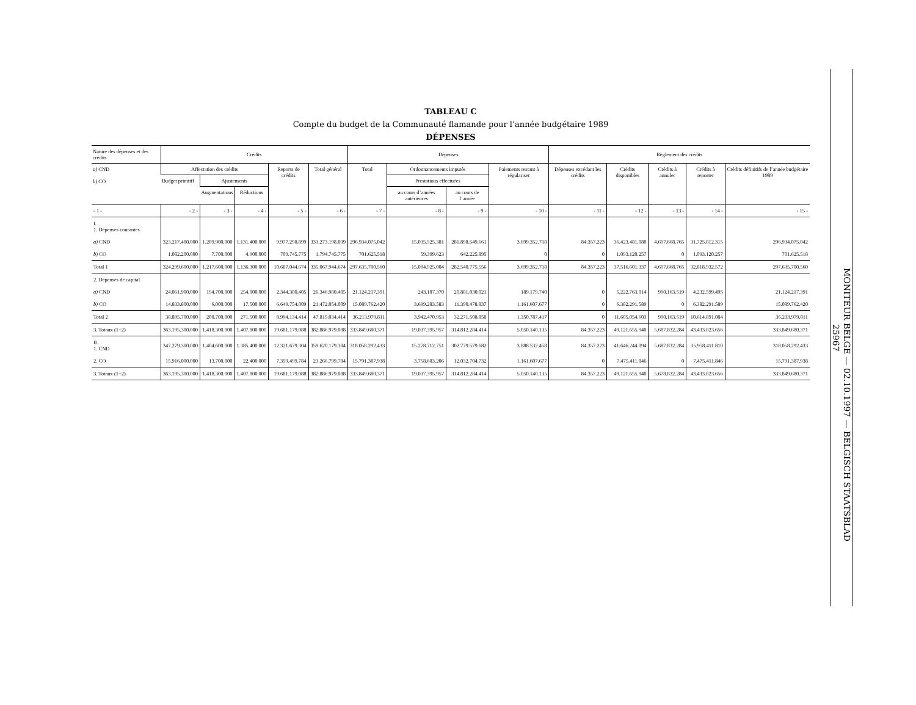TABLEAU C
Compte du budget de la Communauté flamande pour l’année budgétaire 1989
DÉPENSES
| Nature des dépenses et des crédits | Crédits | | | | | Dépenses | | | | Règlement des crédits | | | | |
| --- | --- | --- | --- | --- | --- | --- | --- | --- | --- | --- | --- | --- | --- | --- |
| a) CND b) CO | Affectation des crédits | | | Reports de crédits | Total général | Total | Ordonnancements imputés | | Paiements restant à régulariser | Dépenses excédant les crédits | Crédits disponibles | Crédits à annuler | Crédits à reporter | Crédits définitifs de l’année budgétaire 1989 |
| | Budget primitif | Ajustements | | | | | Prestations effectuées | | | | | | | |
| | | Augmentations | Réductions | | | | au cours d’années antérieures | au cours de l’année | | | | | | |
| - 1 - | - 2 - | - 3 - | - 4 - | - 5 - | - 6 - | - 7 - | - 8 - | - 9 - | - 10 - | - 11 - | - 12 - | - 13 - | - 14 - | - 15 - |
| I. 1. Dépenses courantes | | | | | | | | | | | | | | |
| a) CND | 323.217.400.000 | 1.209.900.000 | 1.131.400.000 | 9.977.298.899 | 333.273.198.899 | 296.934.075.042 | 15.035.525.381 | 281.898.549.661 | 3.699.352.718 | 84.357.223 | 36.423.481.080 | 4.697.668.765 | 31.725.812.315 | 296.934.075.042 |
| b) CO | 1.082.200.000 | 7.700.000 | 4.900.000 | 709.745.775 | 1.794.745.775 | 701.625.518 | 59.399.623 | 642.225.895 | 0 | 0 | 1.093.120.257 | 0 | 1.093.120.257 | 701.625.518 |
| Total 1 | 324.299.600.000 | 1.217.600.000 | 1.136.300.000 | 10.687.044.674 | 335.067.944.674 | 297.635.700.560 | 15.094.925.004 | 282.540.775.556 | 3.699.352.718 | 84.357.223 | 37.516.601.337 | 4.697.668.765 | 32.818.932.572 | 297.635.700.560 |
| 2. Dépenses de capital | | | | | | | | | | | | | | |
| a) CND | 24.061.900.000 | 194.700.000 | 254.000.000 | 2.344.380.405 | 26.346.980.405 | 21.124.217.391 | 243.187.370 | 20.881.030.021 | 189.179.740 | 0 | 5.222.763.014 | 990.163.519 | 4.232.599.495 | 21.124.217.391 |
| b) CO | 14.833.800.000 | 6.000.000 | 17.500.000 | 6.649.754.009 | 21.472.054.009 | 15.089.762.420 | 3.699.283.583 | 11.390.478.837 | 1.161.607.677 | 0 | 6.382.291.589 | 0 | 6.382.291.589 | 15.089.762.420 |
| Total 2 | 38.895.700.000 | 200.700.000 | 271.500.000 | 8.994.134.414 | 47.819.034.414 | 36.213.979.811 | 3.942.470.953 | 32.271.508.858 | 1.350.787.417 | 0 | 11.605.054.603 | 990.163.519 | 10.614.891.084 | 36.213.979.811 |
| 3. Totaux (1+2) | 363.195.300.000 | 1.418.300.000 | 1.407.800.000 | 19.681.179.088 | 382.886.979.088 | 333.849.680.371 | 19.037.395.957 | 314.812.284.414 | 5.050.140.135 | 84.357.223 | 49.121.655.940 | 5.687.832.284 | 43.433.823.656 | 333.849.680.371 |
| II. 1. CND | 347.279.300.000 | 1.404.600.000 | 1.385.400.000 | 12.321.679.304 | 359.620.179.304 | 318.058.292.433 | 15.278.712.751 | 302.779.579.682 | 3.888.532.458 | 84.357.223 | 41.646.244.094 | 5.687.832.284 | 35.958.411.810 | 318.058.292.433 |
| 2. CO | 15.916.000.000 | 13.700.000 | 22.400.000 | 7.359.499.784 | 23.266.799.784 | 15.791.387.938 | 3.758.683.206 | 12.032.704.732 | 1.161.607.677 | 0 | 7.475.411.846 | 0 | 7.475.411.846 | 15.791.387.938 |
| 3. Totaux (1+2) | 363.195.300.000 | 1.418.300.000 | 1.407.800.000 | 19.681.179.088 | 382.886.979.088 | 333.849.680.371 | 19.037.395.957 | 314.812.284.414 | 5.050.140.135 | 84.357.223 | 49.121.655.940 | 5.678.832.284 | 43.433.823.656 | 333.849.680.371 |
MONITEUR BELGE — 02.10.1997 — BELGISCH STAATSBLAD
25967